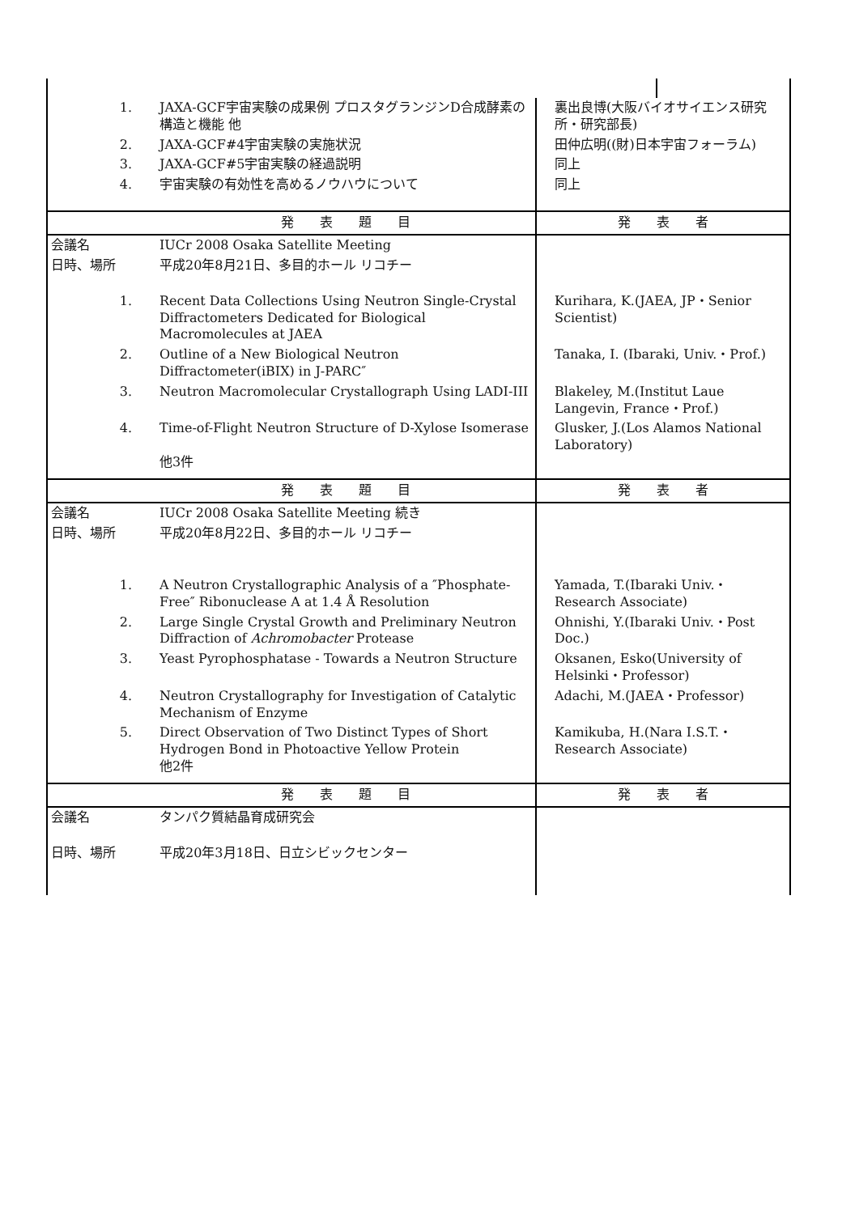| 1. | JAXA-GCF宇宙実験の成果例 プロスタグランジンD合成酵素の構造と機能 他 | 裏出良博(大阪バイオサイエンス研究所・研究部長) | |
| 2. | JAXA-GCF#4宇宙実験の実施状況 | 田仲広明((財)日本宇宙フォーラム) | |
| 3. | JAXA-GCF#5宇宙実験の経過説明 | 同上 | |
| 4. | 宇宙実験の有効性を高めるノウハウについて | 同上 | |
| | 発 表 題 目 | 発 表 者 | |
| 会議名 | IUCr 2008 Osaka Satellite Meeting | | |
| 日時、場所 | 平成20年8月21日、多目的ホール リコチー | | |
| 1. | Recent Data Collections Using Neutron Single-Crystal Diffractometers Dedicated for Biological Macromolecules at JAEA | Kurihara, K.(JAEA, JP・Senior Scientist) | |
| 2. | Outline of a New Biological Neutron Diffractometer(iBIX) in J-PARC″ | Tanaka, I. (Ibaraki, Univ.・Prof.) | |
| 3. | Neutron Macromolecular Crystallograph Using LADI-III | Blakeley, M.(Institut Laue Langevin, France・Prof.) | |
| 4. | Time-of-Flight Neutron Structure of D-Xylose Isomerase 他3件 | Glusker, J.(Los Alamos National Laboratory) | |
| | 発 表 題 目 | 発 表 者 | |
| 会議名 | IUCr 2008 Osaka Satellite Meeting 続き | | |
| 日時、場所 | 平成20年8月22日、多目的ホール リコチー | | |
| 1. | A Neutron Crystallographic Analysis of a ″Phosphate-Free″ Ribonuclease A at 1.4 Å Resolution | Yamada, T.(Ibaraki Univ.・Research Associate) | |
| 2. | Large Single Crystal Growth and Preliminary Neutron Diffraction of Achromobacter Protease | Ohnishi, Y.(Ibaraki Univ.・Post Doc.) | |
| 3. | Yeast Pyrophosphatase - Towards a Neutron Structure | Oksanen, Esko(University of Helsinki・Professor) | |
| 4. | Neutron Crystallography for Investigation of Catalytic Mechanism of Enzyme | Adachi, M.(JAEA・Professor) | |
| 5. | Direct Observation of Two Distinct Types of Short Hydrogen Bond in Photoactive Yellow Protein 他2件 | Kamikuba, H.(Nara I.S.T.・Research Associate) | |
| | 発 表 題 目 | 発 表 者 | |
| 会議名 | タンパク質結晶育成研究会 | | |
| 日時、場所 | 平成20年3月18日、日立シビックセンター | | |